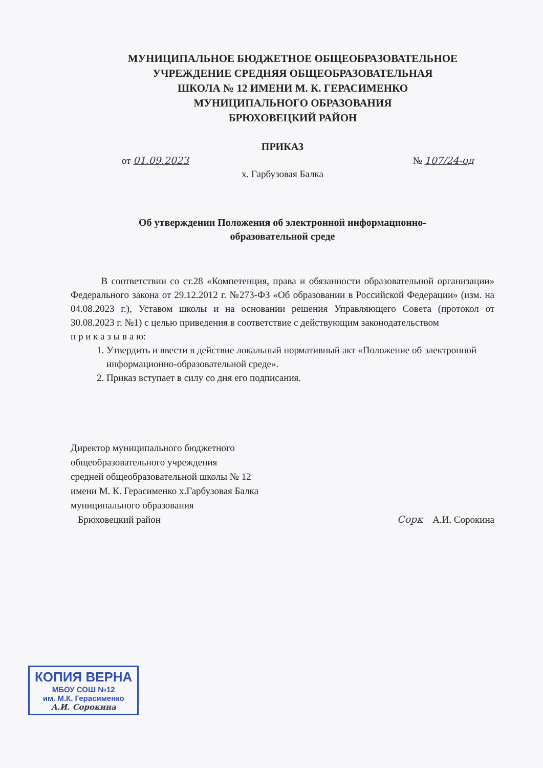МУНИЦИПАЛЬНОЕ БЮДЖЕТНОЕ ОБЩЕОБРАЗОВАТЕЛЬНОЕ
УЧРЕЖДЕНИЕ СРЕДНЯЯ ОБЩЕОБРАЗОВАТЕЛЬНАЯ
ШКОЛА № 12 ИМЕНИ М. К. ГЕРАСИМЕНКО
МУНИЦИПАЛЬНОГО ОБРАЗОВАНИЯ
БРЮХОВЕЦКИЙ РАЙОН
ПРИКАЗ
от 01.09.2023 № 107/24-од
х. Гарбузовая Балка
Об утверждении Положения об электронной информационно-
образовательной среде
В соответствии со ст.28 «Компетенция, права и обязанности образовательной организации» Федерального закона от 29.12.2012 г. №273-ФЗ «Об образовании в Российской Федерации» (изм. на 04.08.2023 г.), Уставом школы и на основании решения Управляющего Совета (протокол от 30.08.2023 г. №1) с целью приведения в соответствие с действующим законодательством
п р и к а з ы в а ю:
1. Утвердить и ввести в действие локальный нормативный акт «Положение об электронной информационно-образовательной среде».
2. Приказ вступает в силу со дня его подписания.
Директор муниципального бюджетного
общеобразовательного учреждения
средней общеобразовательной школы № 12
имени М. К. Герасименко х.Гарбузовая Балка
муниципального образования
Брюховецкий район
Сорк А.И. Сорокина
КОПИЯ ВЕРНА
МБОУ СОШ №12
им. М.К. Герасименко
А.И. Сорокина